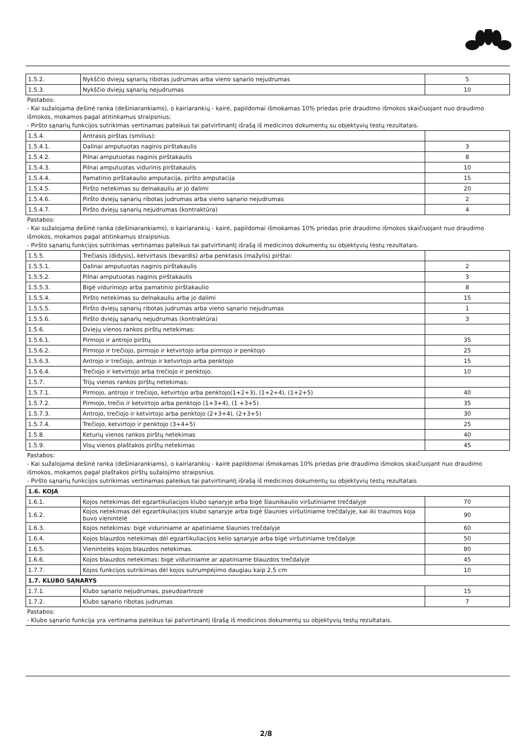| 1.5.2. | Nykščio dviejų sąnarių ribotas judrumas arba vieno sąnario nejudrumas | 5 |
| 1.5.3. | Nykščio dviejų sąnarių nejudrumas | 10 |
Pastabos:
- Kai sužalojama dešinė ranka (dešiniarankiams), o kairiarankių - kairė, papildomai išmokamas 10% priedas prie draudimo išmokos skaičiuojant nuo draudimo išmokos, mokamos pagal atitinkamus straipsnius;
- Piršto sąnarių funkcijos sutrikimas vertinamas pateikus tai patvirtinantį išrašą iš medicinos dokumentų su objektyvių testų rezultatais.
| 1.5.4. | Antrasis pirštas (smilius): | |
| 1.5.4.1. | Dalinai amputuotas naginis pirštakaulis | 3 |
| 1.5.4.2. | Pilnai amputuotas naginis pirštakaulis | 8 |
| 1.5.4.3. | Pilnai amputuotas vidurinis pirštakaulis | 10 |
| 1.5.4.4. | Pamatinio pirštakaulio amputacija, piršto amputacija | 15 |
| 1.5.4.5. | Piršto netekimas su delnakauliu ar jo dalimi | 20 |
| 1.5.4.6. | Piršto dviejų sąnarių ribotas judrumas arba vieno sąnario nejudrumas | 2 |
| 1.5.4.7. | Piršto dviejų sąnarių nejudrumas (kontraktūra) | 4 |
Pastabos:
- Kai sužalojama dešinė ranka (dešiniarankiams), o kairiarankių - kairė, papildomai išmokamas 10% priedas prie draudimo išmokos skaičiuojant nuo draudimo išmokos, mokamos pagal atitinkamus straipsnius.
- Piršto sąnarių funkcijos sutrikimas vertinamas pateikus tai patvirtinantį išrašą iš medicinos dokumentų su objektyvių testų rezultatais.
| 1.5.5. | Trečiasis (didysis), ketvirtasis (bevardis) arba penktasis (mažylis) pirštai: | |
| 1.5.5.1. | Dalinai amputuotas naginis pirštakaulis | 2 |
| 1.5.5.2. | Pilnai amputuotas naginis pirštakaulis | 3 |
| 1.5.5.3. | Bigė viduriniojo arba pamatinio pirštakaulio | 8 |
| 1.5.5.4. | Piršto netekimas su delnakauliu arba jo dalimi | 15 |
| 1.5.5.5. | Piršto dviejų sąnarių ribotas judrumas arba vieno sąnario nejudrumas | 1 |
| 1.5.5.6. | Piršto dviejų sąnarių nejudrumas (kontraktūra) | 3 |
| 1.5.6. | Dviejų vienos rankos pirštų netekimas: | |
| 1.5.6.1. | Pirmojo ir antrojo pirštų | 35 |
| 1.5.6.2. | Pirmojo ir trečiojo, pirmojo ir ketvirtojo arba pirmojo ir penktojo | 25 |
| 1.5.6.3. | Antrojo ir trečiojo, antrojo ir ketvirtojo arba penktojo | 15 |
| 1.5.6.4. | Trečiojo ir ketvirtojo arba trečiojo ir penktojo. | 10 |
| 1.5.7. | Trijų vienos rankos pirštų netekimas: | |
| 1.5.7.1. | Pirmojo, antrojo ir trečiojo, ketvirtojo arba penktojo(1+2+3), (1+2+4), (1+2+5) | 40 |
| 1.5.7.2. | Pirmojo, trečio ir ketvirtojo arba penktojo (1+3+4), (1 +3+5) | 35 |
| 1.5.7.3. | Antrojo, trečiojo ir ketvirtojo arba penktojo (2+3+4), (2+3+5) | 30 |
| 1.5.7.4. | Trečiojo, ketvirtojo ir penktojo (3+4+5) | 25 |
| 1.5.8. | Keturių vienos rankos pirštų netekimas | 40 |
| 1.5.9. | Visų vienos plaštakos pirštų netekimas | 45 |
Pastabos:
- Kai sužalojama dešinė ranka (dešiniarankiams), o kairiarankių - kairė papildomai išmokamas 10% priedas prie draudimo išmokos skaičiuojant nuo draudimo išmokos, mokamos pagal plaštakos pirštų sužalojimo straipsnius.
- Piršto sąnarių funkcijos sutrikimas vertinamas pateikus tai patvirtinantį išrašą iš medicinos dokumentų su objektyvių testų rezultatais
| 1.6. KOJA | | |
| 1.6.1. | Kojos netekimas dėl egzartikuliacijos klubo sąnaryje arba bigė šlaunikaulio viršutiniame trečdalyje | 70 |
| 1.6.2. | Kojos netekimas dėl egzartikuliacijos klubo sąnaryje arba bigė šlaunies viršutiniame trečdalyje, kai iki traumos koja buvo vienintelė | 90 |
| 1.6.3. | Kojos netekimas: bigė viduriniame ar apatiniame šlaunies trečdalyje | 60 |
| 1.6.4. | Kojos blauzdos netekimas dėl egzartikuliacijos kelio sąnaryje arba bigė viršutiniame trečdalyje | 50 |
| 1.6.5. | Vienintelės kojos blauzdos netekimas. | 80 |
| 1.6.6. | Kojos blauzdos netekimas: bigė viduriniame ar apatiniame blauzdos trečdalyje | 45 |
| 1.7.7. | Kojos funkcijos sutrikimas dėl kojos sutrumpėjimo daugiau kaip 2,5 cm | 10 |
| 1.7. KLUBO SĄNARYS | | |
| 1.7.1. | Klubo sąnario nejudrumas, pseudoartrozė | 15 |
| 1.7.2. | Klubo sąnario ribotas judrumas | 7 |
Pastabos:
- Klubo sąnario funkcija yra vertinama pateikus tai patvirtinantį išrašą iš medicinos dokumentų su objektyvių testų rezultatais.
2/8